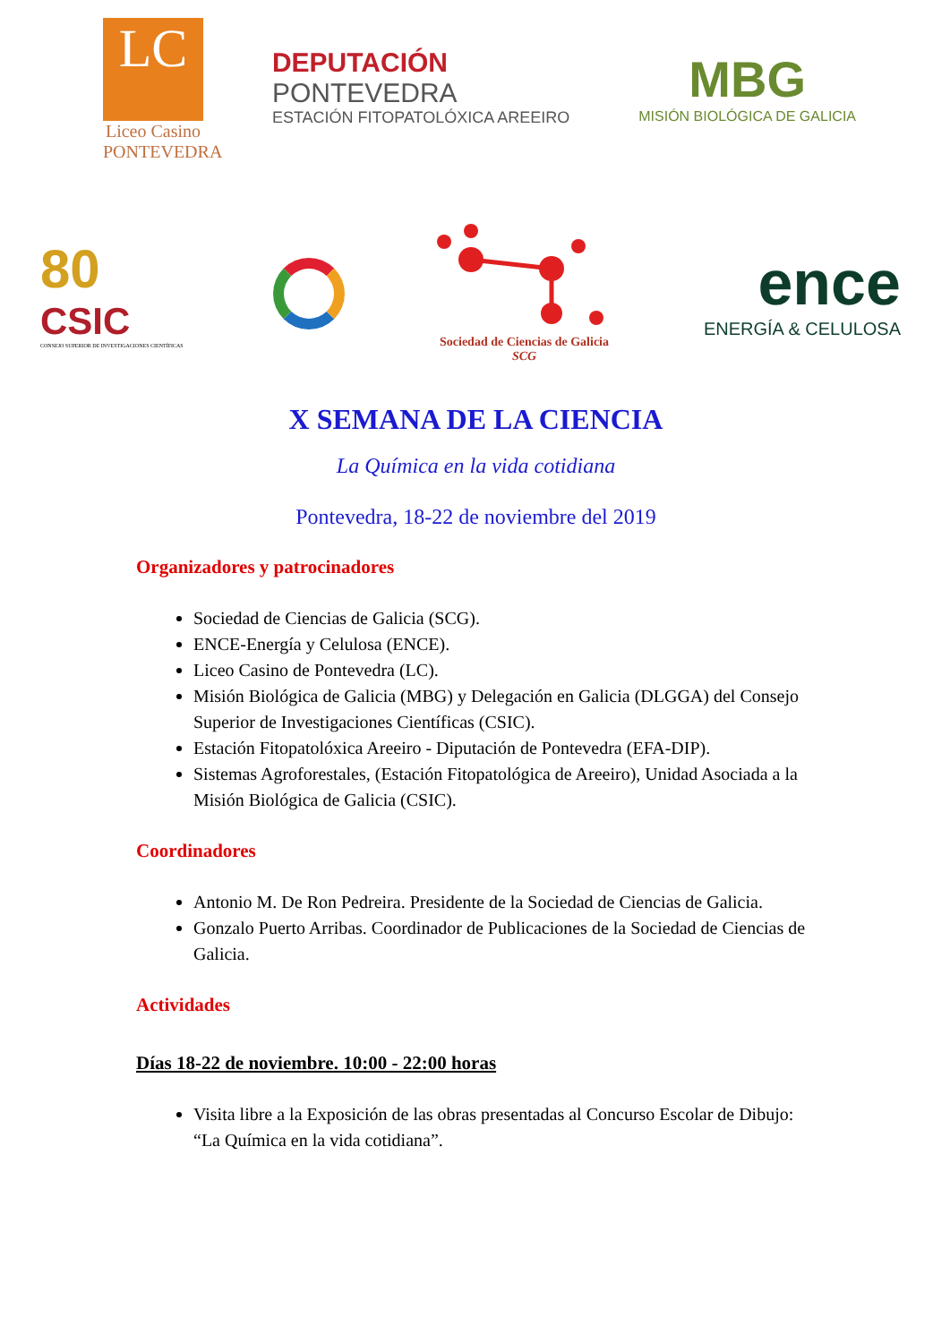LC
Liceo Casino
PONTEVEDRA
DEPUTACIÓN
PONTEVEDRA
ESTACIÓN FITOPATOLÓXICA AREEIRO
MBG
MISIÓN BIOLÓGICA DE GALICIA
80
CSIC
CONSEJO SUPERIOR DE INVESTIGACIONES CIENTÍFICAS
Sociedad de Ciencias de Galicia
SCG
ence
ENERGÍA & CELULOSA
X SEMANA DE LA CIENCIA
La Química en la vida cotidiana
Pontevedra, 18-22 de noviembre del 2019
Organizadores y patrocinadores
Sociedad de Ciencias de Galicia (SCG).
ENCE-Energía y Celulosa (ENCE).
Liceo Casino de Pontevedra (LC).
Misión Biológica de Galicia (MBG) y Delegación en Galicia (DLGGA) del Consejo Superior de Investigaciones Científicas (CSIC).
Estación Fitopatolóxica Areeiro - Diputación de Pontevedra (EFA-DIP).
Sistemas Agroforestales, (Estación Fitopatológica de Areeiro), Unidad Asociada a la Misión Biológica de Galicia (CSIC).
Coordinadores
Antonio M. De Ron Pedreira. Presidente de la Sociedad de Ciencias de Galicia.
Gonzalo Puerto Arribas. Coordinador de Publicaciones de la Sociedad de Ciencias de Galicia.
Actividades
Días 18-22 de noviembre. 10:00 - 22:00 horas
Visita libre a la Exposición de las obras presentadas al Concurso Escolar de Dibujo: “La Química en la vida cotidiana”.